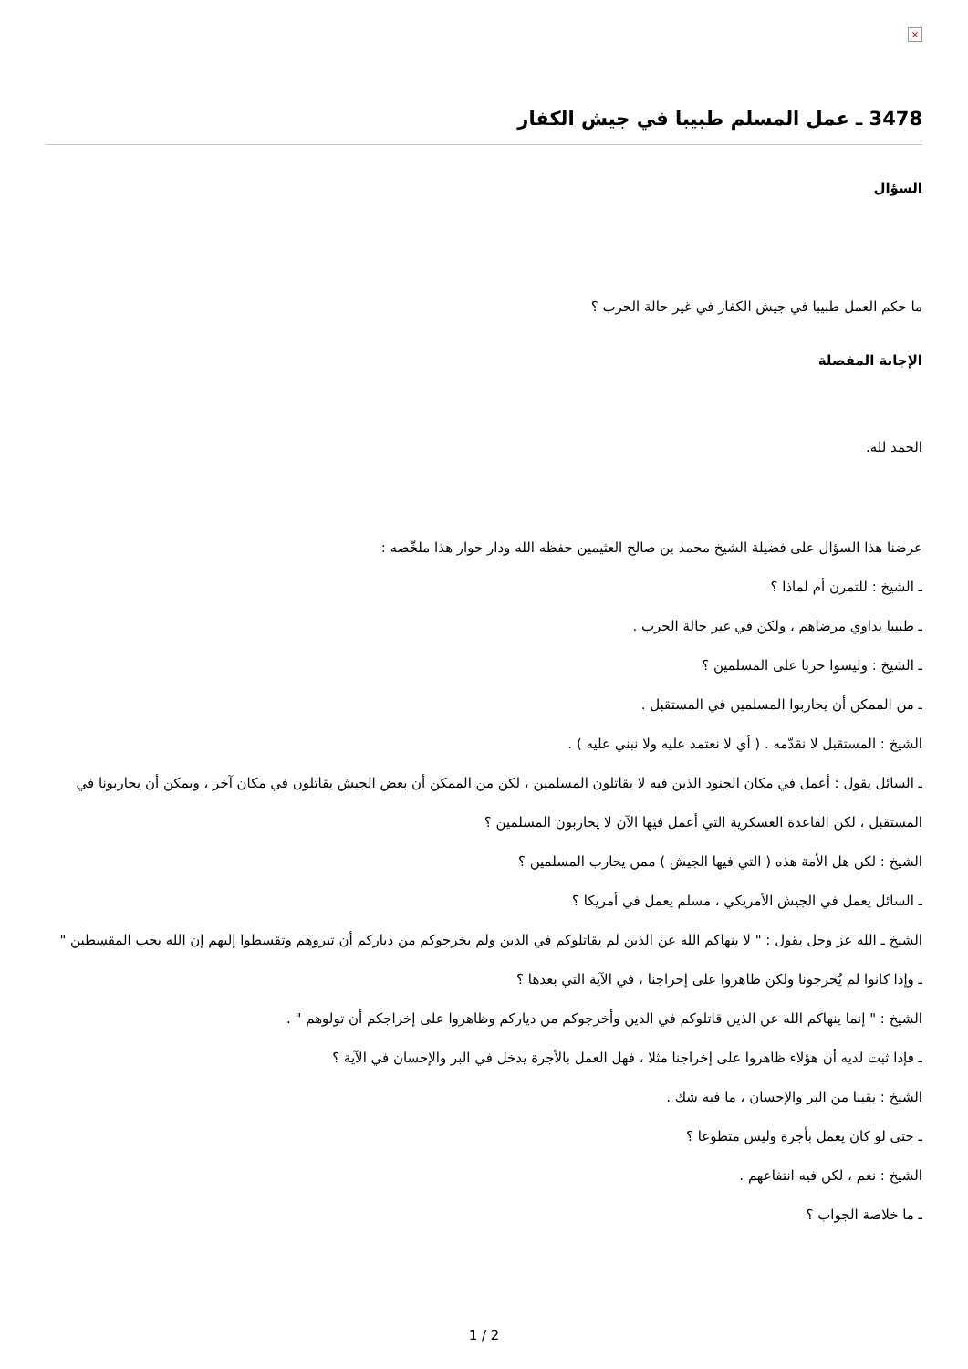×
3478 ـ عمل المسلم طبيبا في جيش الكفار
السؤال
ما حكم العمل طبيبا في جيش الكفار في غير حالة الحرب ؟
الإجابة المفصلة
الحمد لله.
عرضنا هذا السؤال على فضيلة الشيخ محمد بن صالح العثيمين حفظه الله ودار حوار هذا ملخّصه :
ـ الشيخ : للتمرن أم لماذا ؟
ـ طبيبا يداوي مرضاهم ، ولكن في غير حالة الحرب .
ـ الشيخ : وليسوا حربا على المسلمين ؟
ـ من الممكن أن يحاربوا المسلمين في المستقبل .
الشيخ : المستقبل لا نقدّمه . ( أي لا نعتمد عليه ولا نبني عليه ) .
ـ السائل يقول : أعمل في مكان الجنود الذين فيه لا يقاتلون المسلمين ، لكن من الممكن أن بعض الجيش يقاتلون في مكان آخر ، ويمكن أن يحاربونا في المستقبل ، لكن القاعدة العسكرية التي أعمل فيها الآن لا يحاربون المسلمين ؟
الشيخ : لكن هل الأمة هذه ( التي فيها الجيش ) ممن يحارب المسلمين ؟
ـ السائل يعمل في الجيش الأمريكي ، مسلم يعمل في أمريكا ؟
الشيخ ـ الله عز وجل يقول : " لا ينهاكم الله عن الذين لم يقاتلوكم في الدين ولم يخرجوكم من دياركم أن تبروهم وتقسطوا إليهم إن الله يحب المقسطين "
ـ وإذا كانوا لم يُخرجونا ولكن ظاهروا على إخراجنا ، في الآية التي بعدها ؟
الشيخ : " إنما ينهاكم الله عن الذين قاتلوكم في الدين وأخرجوكم من دياركم وظاهروا على إخراجكم أن تولوهم " .
ـ فإذا ثبت لديه أن هؤلاء ظاهروا على إخراجنا مثلا ، فهل العمل بالأجرة يدخل في البر والإحسان في الآية ؟
الشيخ : يقينا من البر والإحسان ، ما فيه شك .
ـ حتى لو كان يعمل بأجرة وليس متطوعا ؟
الشيخ : نعم ، لكن فيه انتفاعهم .
ـ ما خلاصة الجواب ؟
1 / 2